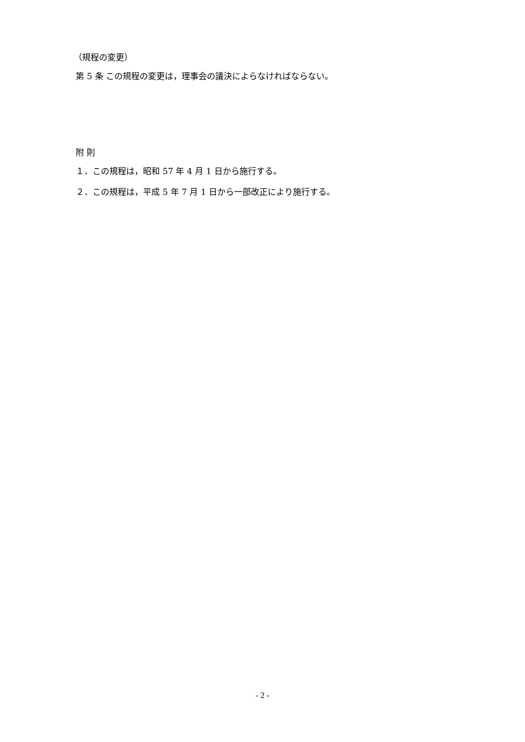（規程の変更）
第 5 条 この規程の変更は，理事会の議決によらなければならない。
附 則
１．この規程は，昭和 57 年 4 月 1 日から施行する。
２．この規程は，平成 5 年 7 月 1 日から一部改正により施行する。
- 2 -